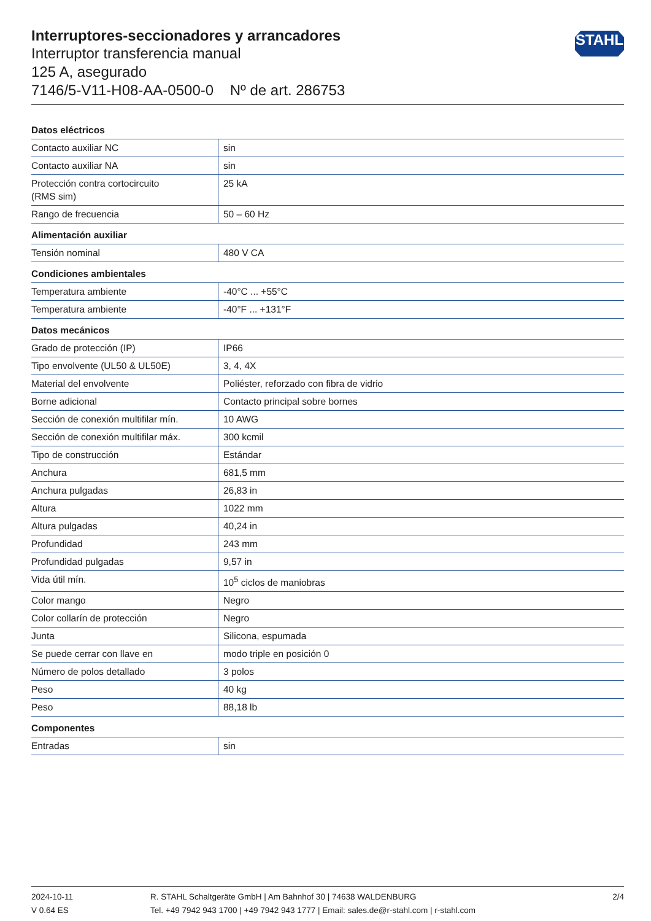Interruptores-seccionadores y arrancadores
Interruptor transferencia manual
125 A, asegurado
7146/5-V11-H08-AA-0500-0 Nº de art. 286753
STAHL
| Datos eléctricos | |
| --- | --- |
| Contacto auxiliar NC | sin |
| Contacto auxiliar NA | sin |
| Protección contra cortocircuito (RMS sim) | 25 kA |
| Rango de frecuencia | 50 – 60 Hz |
| Alimentación auxiliar | |
| Tensión nominal | 480 V CA |
| Condiciones ambientales | |
| Temperatura ambiente | -40°C ... +55°C |
| Temperatura ambiente | -40°F ... +131°F |
| Datos mecánicos | |
| Grado de protección (IP) | IP66 |
| Tipo envolvente (UL50 & UL50E) | 3, 4, 4X |
| Material del envolvente | Poliéster, reforzado con fibra de vidrio |
| Borne adicional | Contacto principal sobre bornes |
| Sección de conexión multifilar mín. | 10 AWG |
| Sección de conexión multifilar máx. | 300 kcmil |
| Tipo de construcción | Estándar |
| Anchura | 681,5 mm |
| Anchura pulgadas | 26,83 in |
| Altura | 1022 mm |
| Altura pulgadas | 40,24 in |
| Profundidad | 243 mm |
| Profundidad pulgadas | 9,57 in |
| Vida útil mín. | 10<sup>5</sup> ciclos de maniobras |
| Color mango | Negro |
| Color collarín de protección | Negro |
| Junta | Silicona, espumada |
| Se puede cerrar con llave en | modo triple en posición 0 |
| Número de polos detallado | 3 polos |
| Peso | 40 kg |
| Peso | 88,18 lb |
| Componentes | |
| Entradas | sin |
2024-10-11
V 0.64 ES
R. STAHL Schaltgeräte GmbH | Am Bahnhof 30 | 74638 WALDENBURG
Tel. +49 7942 943 1700 | +49 7942 943 1777 | Email: sales.de@r-stahl.com | r-stahl.com
2/4